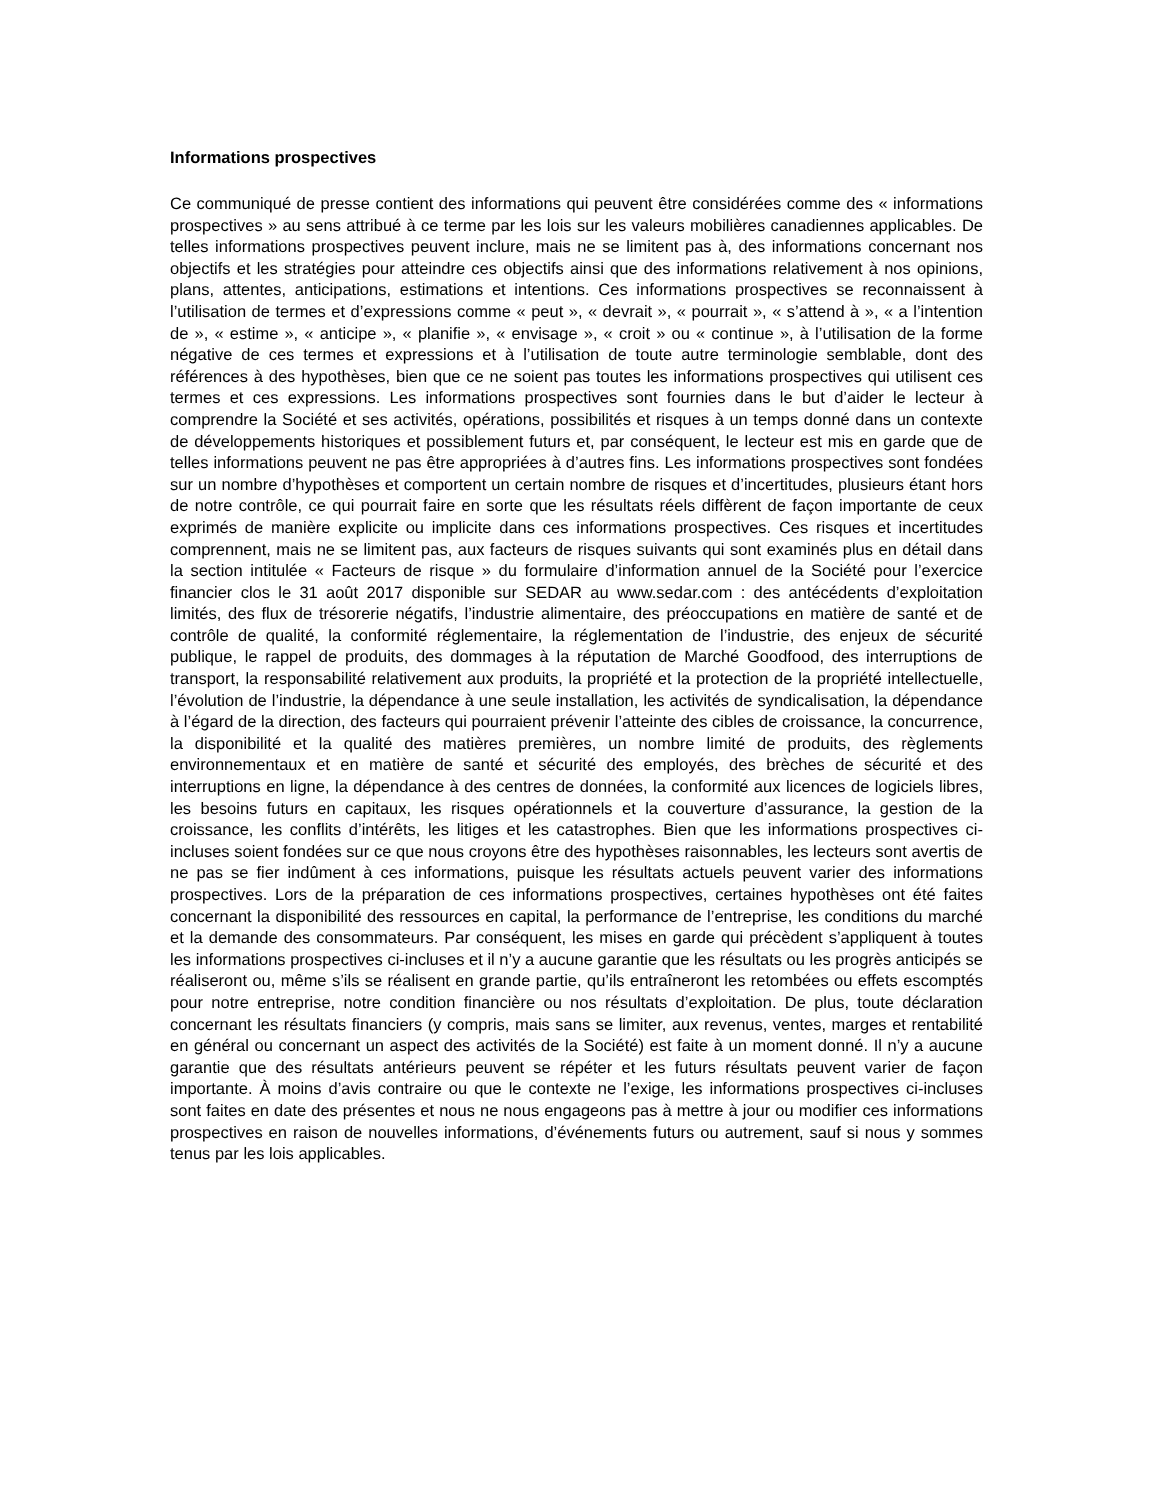Informations prospectives
Ce communiqué de presse contient des informations qui peuvent être considérées comme des « informations prospectives » au sens attribué à ce terme par les lois sur les valeurs mobilières canadiennes applicables. De telles informations prospectives peuvent inclure, mais ne se limitent pas à, des informations concernant nos objectifs et les stratégies pour atteindre ces objectifs ainsi que des informations relativement à nos opinions, plans, attentes, anticipations, estimations et intentions. Ces informations prospectives se reconnaissent à l’utilisation de termes et d’expressions comme « peut », « devrait », « pourrait », « s’attend à », « a l’intention de », « estime », « anticipe », « planifie », « envisage », « croit » ou « continue », à l’utilisation de la forme négative de ces termes et expressions et à l’utilisation de toute autre terminologie semblable, dont des références à des hypothèses, bien que ce ne soient pas toutes les informations prospectives qui utilisent ces termes et ces expressions. Les informations prospectives sont fournies dans le but d’aider le lecteur à comprendre la Société et ses activités, opérations, possibilités et risques à un temps donné dans un contexte de développements historiques et possiblement futurs et, par conséquent, le lecteur est mis en garde que de telles informations peuvent ne pas être appropriées à d’autres fins. Les informations prospectives sont fondées sur un nombre d’hypothèses et comportent un certain nombre de risques et d’incertitudes, plusieurs étant hors de notre contrôle, ce qui pourrait faire en sorte que les résultats réels diffèrent de façon importante de ceux exprimés de manière explicite ou implicite dans ces informations prospectives. Ces risques et incertitudes comprennent, mais ne se limitent pas, aux facteurs de risques suivants qui sont examinés plus en détail dans la section intitulée « Facteurs de risque » du formulaire d’information annuel de la Société pour l’exercice financier clos le 31 août 2017 disponible sur SEDAR au www.sedar.com : des antécédents d’exploitation limités, des flux de trésorerie négatifs, l’industrie alimentaire, des préoccupations en matière de santé et de contrôle de qualité, la conformité réglementaire, la réglementation de l’industrie, des enjeux de sécurité publique, le rappel de produits, des dommages à la réputation de Marché Goodfood, des interruptions de transport, la responsabilité relativement aux produits, la propriété et la protection de la propriété intellectuelle, l’évolution de l’industrie, la dépendance à une seule installation, les activités de syndicalisation, la dépendance à l’égard de la direction, des facteurs qui pourraient prévenir l’atteinte des cibles de croissance, la concurrence, la disponibilité et la qualité des matières premières, un nombre limité de produits, des règlements environnementaux et en matière de santé et sécurité des employés, des brèches de sécurité et des interruptions en ligne, la dépendance à des centres de données, la conformité aux licences de logiciels libres, les besoins futurs en capitaux, les risques opérationnels et la couverture d’assurance, la gestion de la croissance, les conflits d’intérêts, les litiges et les catastrophes. Bien que les informations prospectives ci-incluses soient fondées sur ce que nous croyons être des hypothèses raisonnables, les lecteurs sont avertis de ne pas se fier indûment à ces informations, puisque les résultats actuels peuvent varier des informations prospectives. Lors de la préparation de ces informations prospectives, certaines hypothèses ont été faites concernant la disponibilité des ressources en capital, la performance de l’entreprise, les conditions du marché et la demande des consommateurs. Par conséquent, les mises en garde qui précèdent s’appliquent à toutes les informations prospectives ci-incluses et il n’y a aucune garantie que les résultats ou les progrès anticipés se réaliseront ou, même s’ils se réalisent en grande partie, qu’ils entraîneront les retombées ou effets escomptés pour notre entreprise, notre condition financière ou nos résultats d’exploitation. De plus, toute déclaration concernant les résultats financiers (y compris, mais sans se limiter, aux revenus, ventes, marges et rentabilité en général ou concernant un aspect des activités de la Société) est faite à un moment donné. Il n’y a aucune garantie que des résultats antérieurs peuvent se répéter et les futurs résultats peuvent varier de façon importante. À moins d’avis contraire ou que le contexte ne l’exige, les informations prospectives ci-incluses sont faites en date des présentes et nous ne nous engageons pas à mettre à jour ou modifier ces informations prospectives en raison de nouvelles informations, d’événements futurs ou autrement, sauf si nous y sommes tenus par les lois applicables.